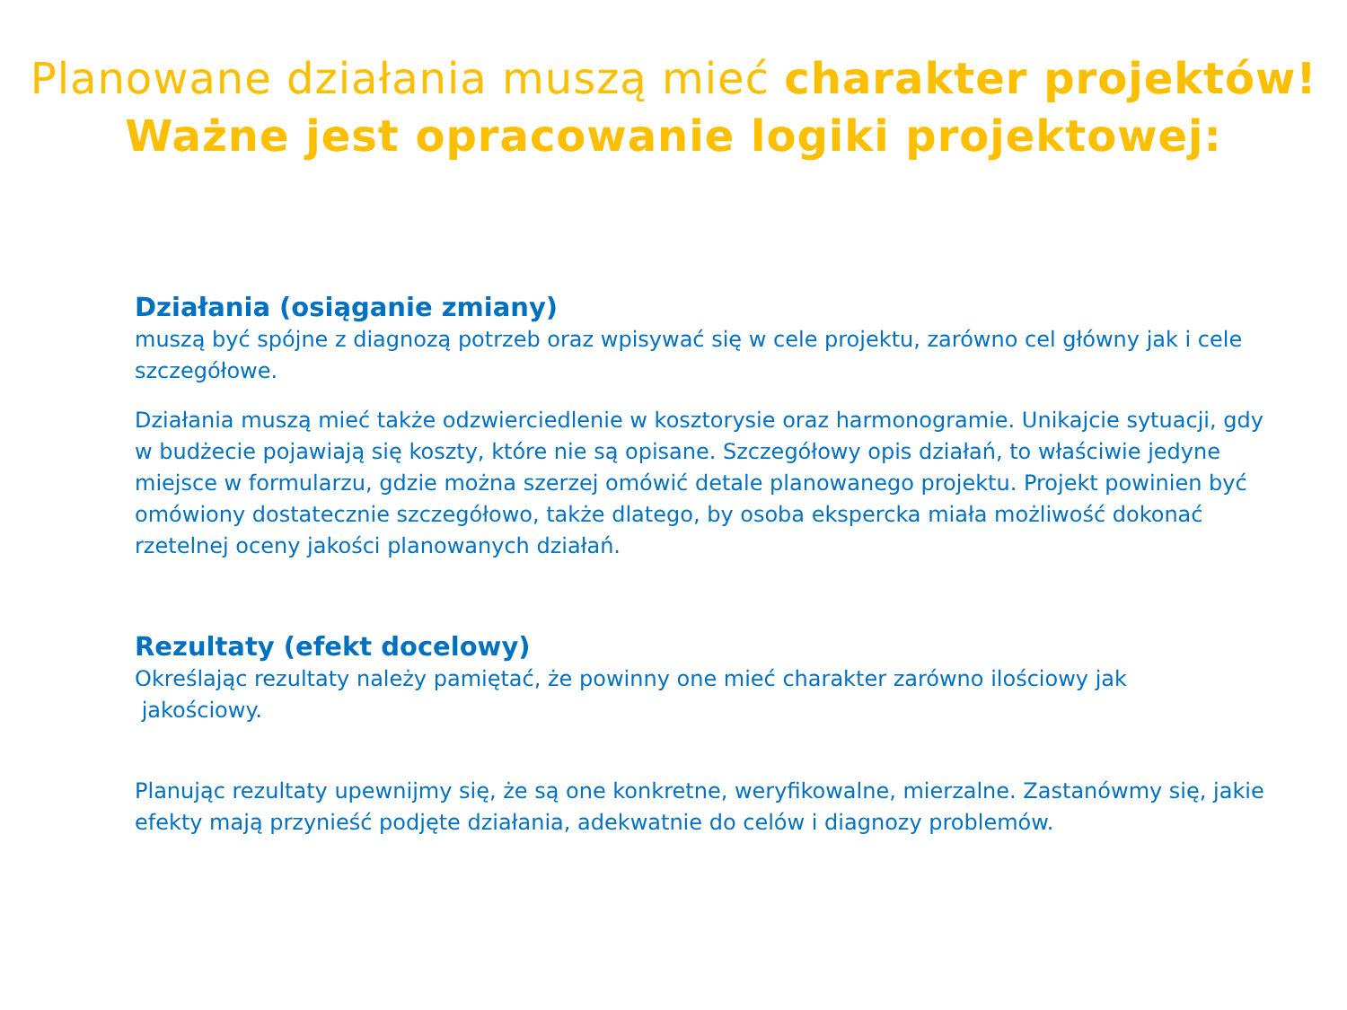Planowane działania muszą mieć charakter projektów!
Ważne jest opracowanie logiki projektowej:
Działania (osiąganie zmiany)
muszą być spójne z diagnozą potrzeb oraz wpisywać się w cele projektu, zarówno cel główny jak i cele szczegółowe.
Działania muszą mieć także odzwierciedlenie w kosztorysie oraz harmonogramie. Unikajcie sytuacji, gdy w budżecie pojawiają się koszty, które nie są opisane. Szczegółowy opis działań, to właściwie jedyne miejsce w formularzu, gdzie można szerzej omówić detale planowanego projektu. Projekt powinien być omówiony dostatecznie szczegółowo, także dlatego, by osoba ekspercka miała możliwość dokonać rzetelnej oceny jakości planowanych działań.
Rezultaty (efekt docelowy)
Określając rezultaty należy pamiętać, że powinny one mieć charakter zarówno ilościowy jak
jakościowy.
Planując rezultaty upewnijmy się, że są one konkretne, weryfikowalne, mierzalne. Zastanówmy się, jakie efekty mają przynieść podjęte działania, adekwatnie do celów i diagnozy problemów.